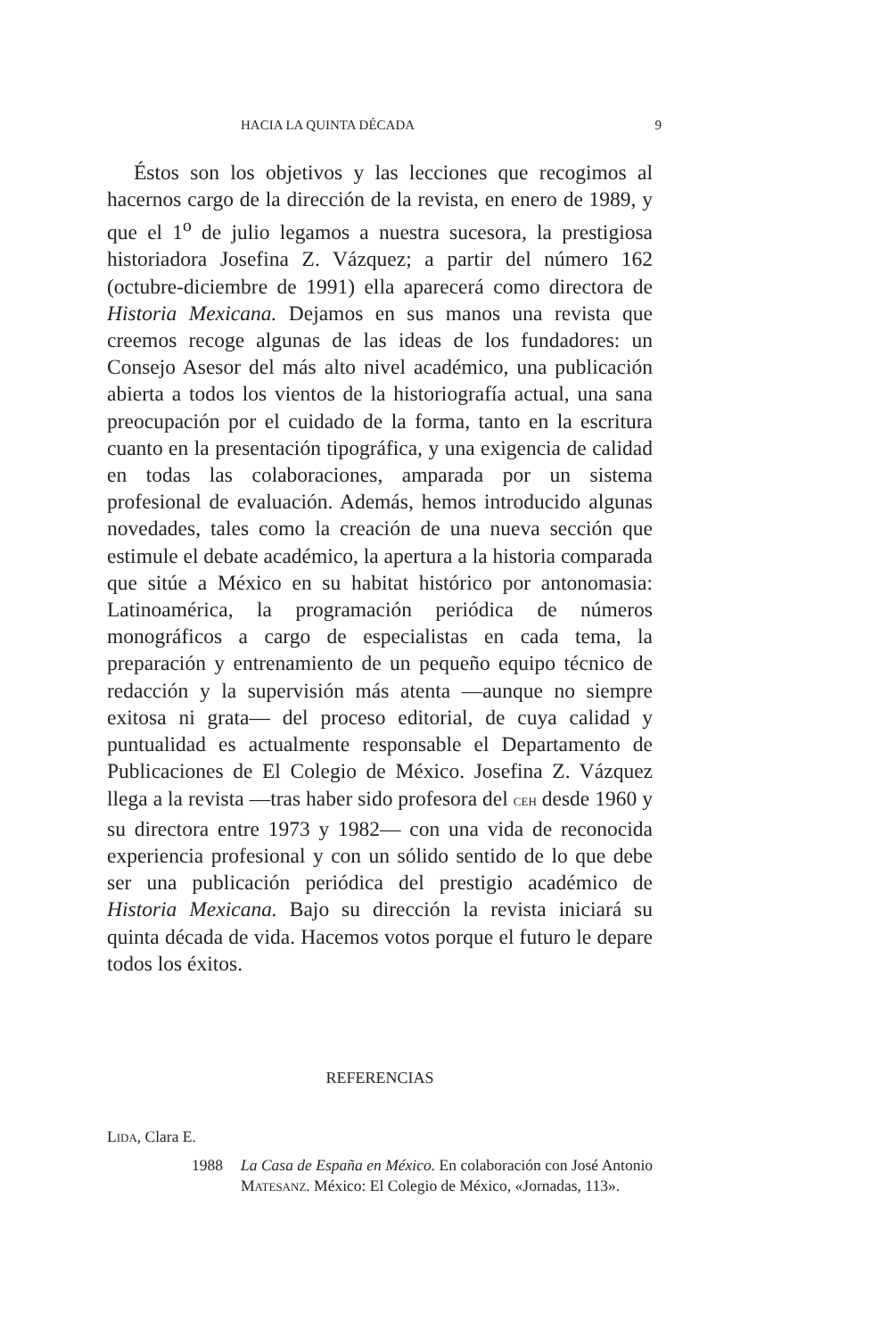HACIA LA QUINTA DÉCADA 9
Éstos son los objetivos y las lecciones que recogimos al hacernos cargo de la dirección de la revista, en enero de 1989, y que el 1<sup>o</sup> de julio legamos a nuestra sucesora, la prestigiosa historiadora Josefina Z. Vázquez; a partir del número 162 (octubre-diciembre de 1991) ella aparecerá como directora de Historia Mexicana. Dejamos en sus manos una revista que creemos recoge algunas de las ideas de los fundadores: un Consejo Asesor del más alto nivel académico, una publicación abierta a todos los vientos de la historiografía actual, una sana preocupación por el cuidado de la forma, tanto en la escritura cuanto en la presentación tipográfica, y una exigencia de calidad en todas las colaboraciones, amparada por un sistema profesional de evaluación. Además, hemos introducido algunas novedades, tales como la creación de una nueva sección que estimule el debate académico, la apertura a la historia comparada que sitúe a México en su habitat histórico por antonomasia: Latinoamérica, la programación periódica de números monográficos a cargo de especialistas en cada tema, la preparación y entrenamiento de un pequeño equipo técnico de redacción y la supervisión más atenta —aunque no siempre exitosa ni grata— del proceso editorial, de cuya calidad y puntualidad es actualmente responsable el Departamento de Publicaciones de El Colegio de México. Josefina Z. Vázquez llega a la revista —tras haber sido profesora del CEH desde 1960 y su directora entre 1973 y 1982— con una vida de reconocida experiencia profesional y con un sólido sentido de lo que debe ser una publicación periódica del prestigio académico de Historia Mexicana. Bajo su dirección la revista iniciará su quinta década de vida. Hacemos votos porque el futuro le depare todos los éxitos.
REFERENCIAS
LIDA, Clara E.
1988 La Casa de España en México. En colaboración con José Antonio MATESANZ. México: El Colegio de México, «Jornadas, 113».